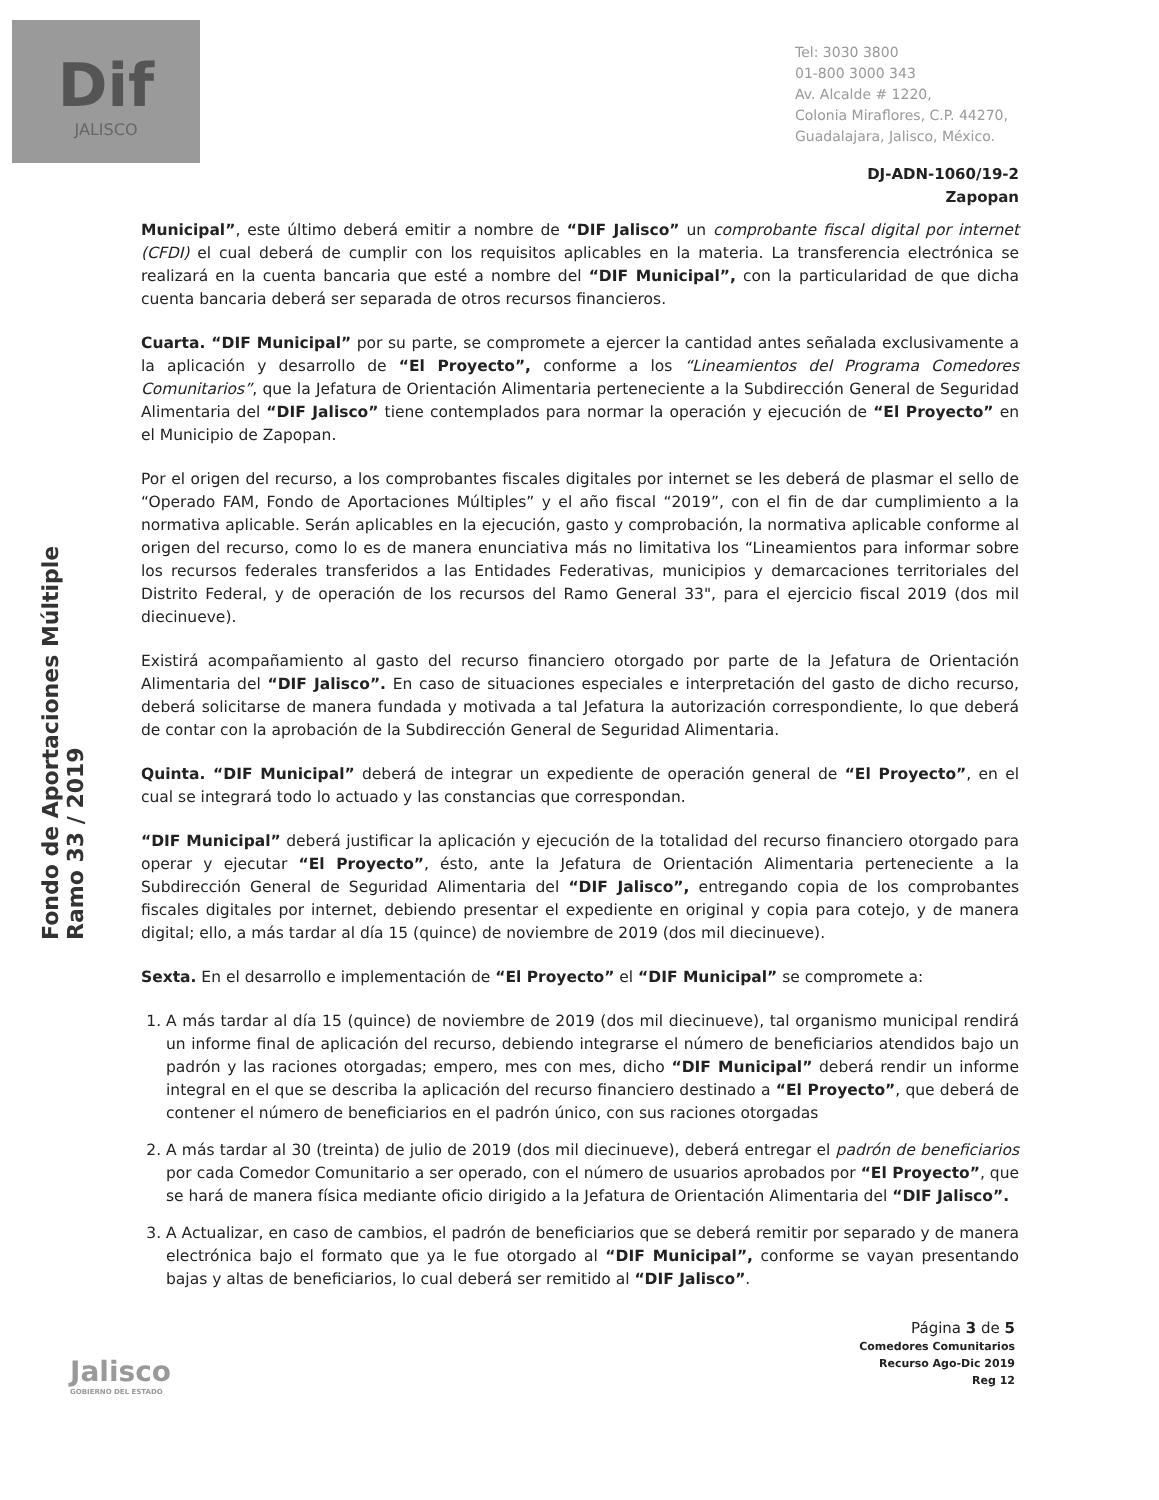Dif
JALISCO
Tel: 3030 3800
01-800 3000 343
Av. Alcalde # 1220,
Colonia Miraflores, C.P. 44270,
Guadalajara, Jalisco, México.
Fondo de Aportaciones Múltiple
Ramo 33 / 2019
DJ-ADN-1060/19-2
Zapopan
Municipal”, este último deberá emitir a nombre de “DIF Jalisco” un comprobante fiscal digital por internet (CFDI) el cual deberá de cumplir con los requisitos aplicables en la materia. La transferencia electrónica se realizará en la cuenta bancaria que esté a nombre del “DIF Municipal”, con la particularidad de que dicha cuenta bancaria deberá ser separada de otros recursos financieros.
Cuarta. “DIF Municipal” por su parte, se compromete a ejercer la cantidad antes señalada exclusivamente a la aplicación y desarrollo de “El Proyecto”, conforme a los “Lineamientos del Programa Comedores Comunitarios”, que la Jefatura de Orientación Alimentaria perteneciente a la Subdirección General de Seguridad Alimentaria del “DIF Jalisco” tiene contemplados para normar la operación y ejecución de “El Proyecto” en el Municipio de Zapopan.
Por el origen del recurso, a los comprobantes fiscales digitales por internet se les deberá de plasmar el sello de “Operado FAM, Fondo de Aportaciones Múltiples” y el año fiscal “2019”, con el fin de dar cumplimiento a la normativa aplicable. Serán aplicables en la ejecución, gasto y comprobación, la normativa aplicable conforme al origen del recurso, como lo es de manera enunciativa más no limitativa los “Lineamientos para informar sobre los recursos federales transferidos a las Entidades Federativas, municipios y demarcaciones territoriales del Distrito Federal, y de operación de los recursos del Ramo General 33", para el ejercicio fiscal 2019 (dos mil diecinueve).
Existirá acompañamiento al gasto del recurso financiero otorgado por parte de la Jefatura de Orientación Alimentaria del “DIF Jalisco”. En caso de situaciones especiales e interpretación del gasto de dicho recurso, deberá solicitarse de manera fundada y motivada a tal Jefatura la autorización correspondiente, lo que deberá de contar con la aprobación de la Subdirección General de Seguridad Alimentaria.
Quinta. “DIF Municipal” deberá de integrar un expediente de operación general de “El Proyecto”, en el cual se integrará todo lo actuado y las constancias que correspondan.
“DIF Municipal” deberá justificar la aplicación y ejecución de la totalidad del recurso financiero otorgado para operar y ejecutar “El Proyecto”, ésto, ante la Jefatura de Orientación Alimentaria perteneciente a la Subdirección General de Seguridad Alimentaria del “DIF Jalisco”, entregando copia de los comprobantes fiscales digitales por internet, debiendo presentar el expediente en original y copia para cotejo, y de manera digital; ello, a más tardar al día 15 (quince) de noviembre de 2019 (dos mil diecinueve).
Sexta. En el desarrollo e implementación de “El Proyecto” el “DIF Municipal” se compromete a:
1. A más tardar al día 15 (quince) de noviembre de 2019 (dos mil diecinueve), tal organismo municipal rendirá un informe final de aplicación del recurso, debiendo integrarse el número de beneficiarios atendidos bajo un padrón y las raciones otorgadas; empero, mes con mes, dicho “DIF Municipal” deberá rendir un informe integral en el que se describa la aplicación del recurso financiero destinado a “El Proyecto”, que deberá de contener el número de beneficiarios en el padrón único, con sus raciones otorgadas
2. A más tardar al 30 (treinta) de julio de 2019 (dos mil diecinueve), deberá entregar el padrón de beneficiarios por cada Comedor Comunitario a ser operado, con el número de usuarios aprobados por “El Proyecto”, que se hará de manera física mediante oficio dirigido a la Jefatura de Orientación Alimentaria del “DIF Jalisco”.
3. A Actualizar, en caso de cambios, el padrón de beneficiarios que se deberá remitir por separado y de manera electrónica bajo el formato que ya le fue otorgado al “DIF Municipal”, conforme se vayan presentando bajas y altas de beneficiarios, lo cual deberá ser remitido al “DIF Jalisco”.
Página 3 de 5
Comedores Comunitarios
Recurso Ago-Dic 2019
Reg 12
Jalisco
GOBIERNO DEL ESTADO